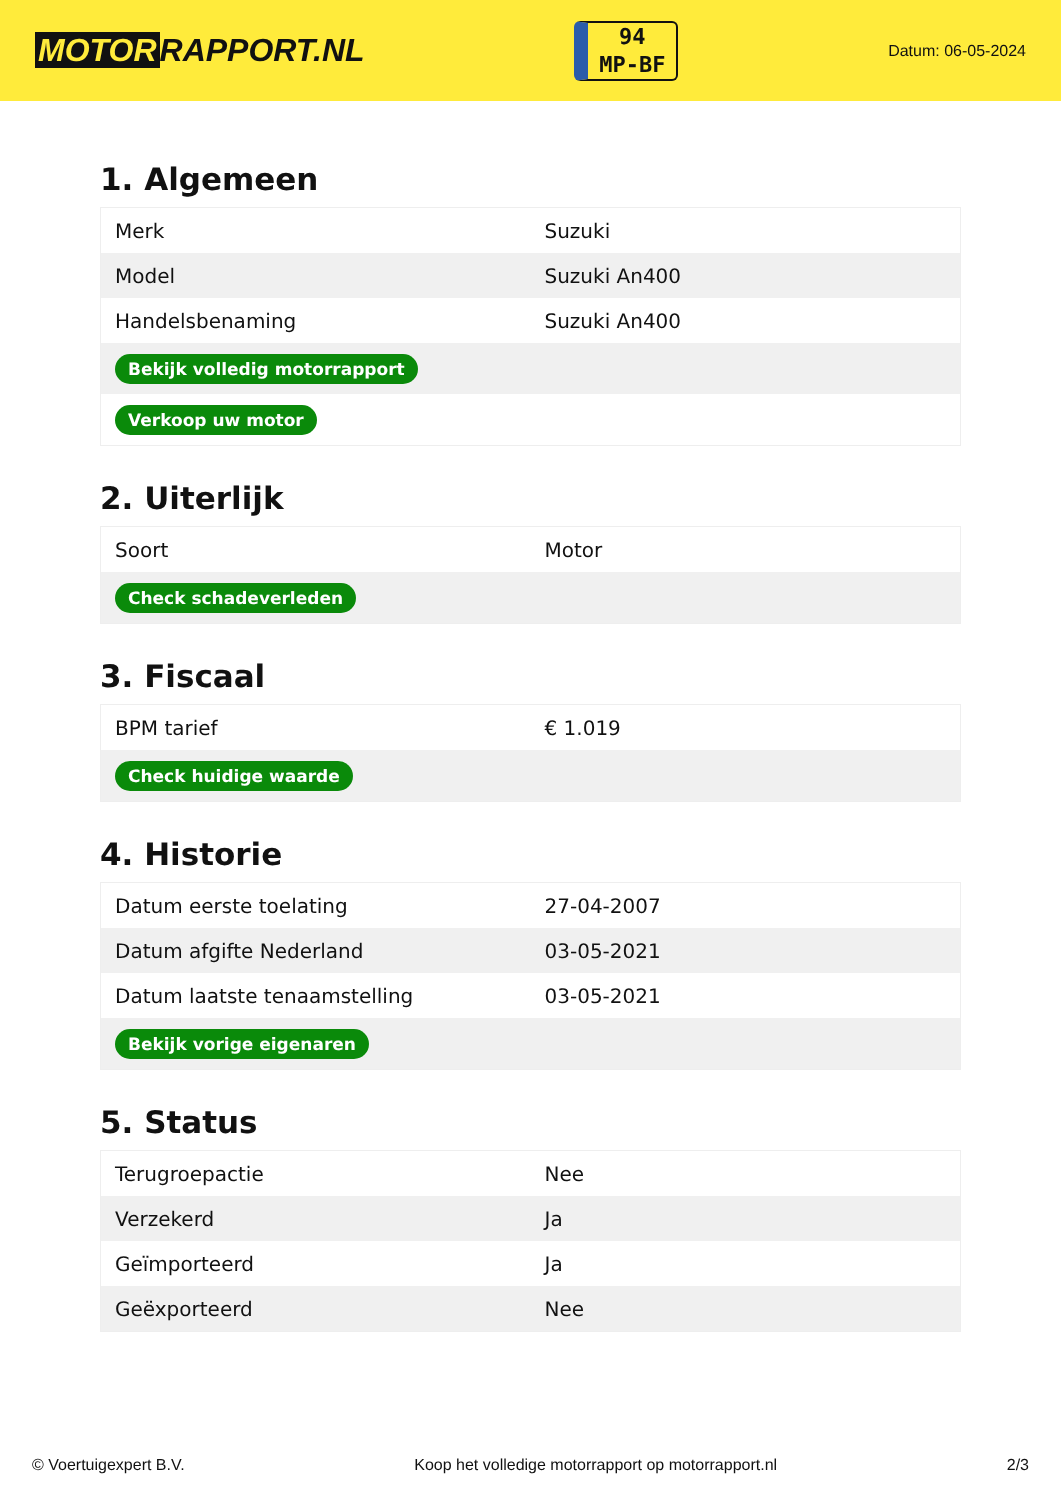MOTOR RAPPORT.NL
94
MP-BF
Datum: 06-05-2024
1. Algemeen
| Merk | Suzuki |
| Model | Suzuki An400 |
| Handelsbenaming | Suzuki An400 |
| Bekijk volledig motorrapport | |
| Verkoop uw motor | |
2. Uiterlijk
| Soort | Motor |
| Check schadeverleden | |
3. Fiscaal
| BPM tarief | € 1.019 |
| Check huidige waarde | |
4. Historie
| Datum eerste toelating | 27-04-2007 |
| Datum afgifte Nederland | 03-05-2021 |
| Datum laatste tenaamstelling | 03-05-2021 |
| Bekijk vorige eigenaren | |
5. Status
| Terugroepactie | Nee |
| Verzekerd | Ja |
| Geïmporteerd | Ja |
| Geëxporteerd | Nee |
© Voertuigexpert B.V. Koop het volledige motorrapport op motorrapport.nl 2/3